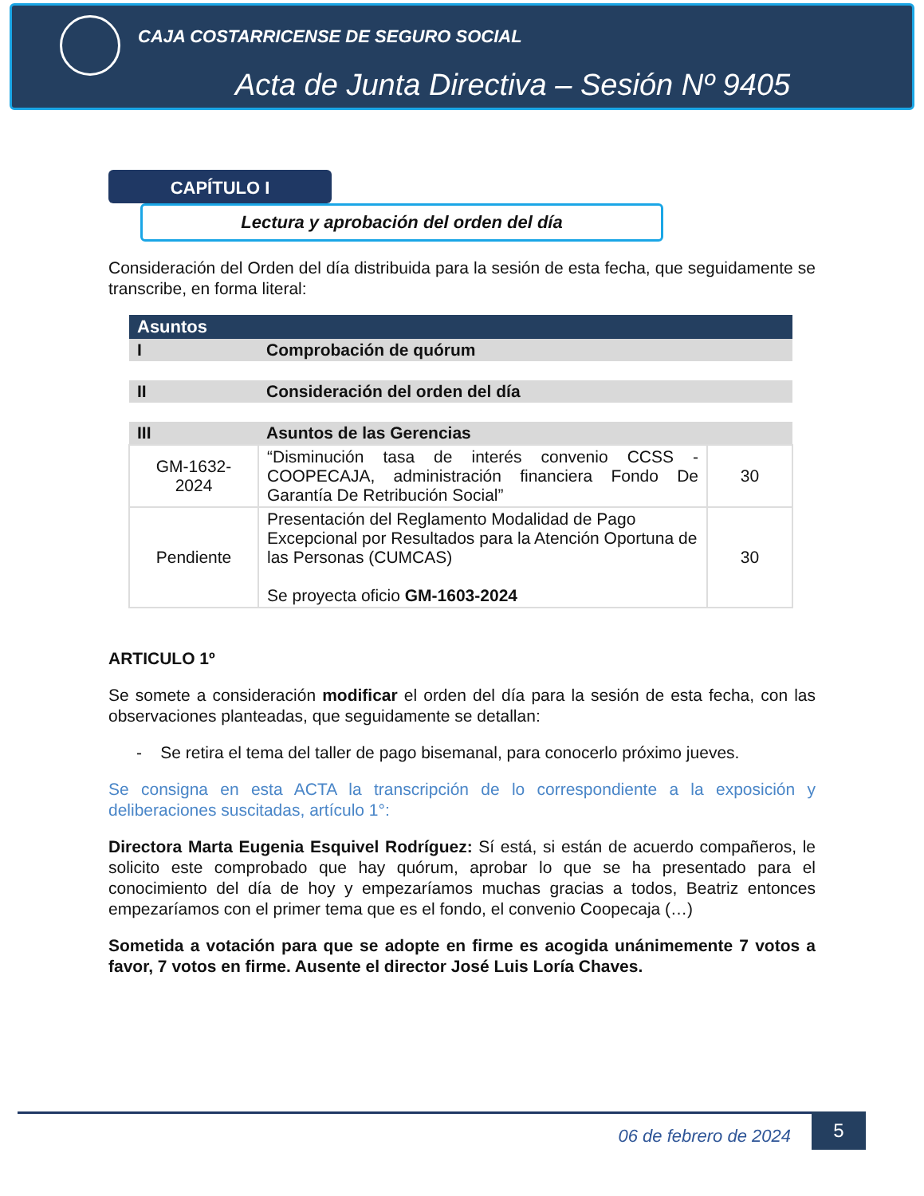CAJA COSTARRICENSE DE SEGURO SOCIAL
Acta de Junta Directiva – Sesión Nº 9405
CAPÍTULO I
Lectura y aprobación del orden del día
Consideración del Orden del día distribuida para la sesión de esta fecha, que seguidamente se transcribe, en forma literal:
| Asuntos | | |
| --- | --- | --- |
| I | Comprobación de quórum | |
| II | Consideración del orden del día | |
| III | Asuntos de las Gerencias | |
| GM-1632-2024 | “Disminución tasa de interés convenio CCSS - COOPECAJA, administración financiera Fondo De Garantía De Retribución Social” | 30 |
| Pendiente | Presentación del Reglamento Modalidad de Pago Excepcional por Resultados para la Atención Oportuna de las Personas (CUMCAS) Se proyecta oficio GM-1603-2024 | 30 |
ARTICULO 1º
Se somete a consideración modificar el orden del día para la sesión de esta fecha, con las observaciones planteadas, que seguidamente se detallan:
- Se retira el tema del taller de pago bisemanal, para conocerlo próximo jueves.
Se consigna en esta ACTA la transcripción de lo correspondiente a la exposición y deliberaciones suscitadas, artículo 1°:
Directora Marta Eugenia Esquivel Rodríguez: Sí está, si están de acuerdo compañeros, le solicito este comprobado que hay quórum, aprobar lo que se ha presentado para el conocimiento del día de hoy y empezaríamos muchas gracias a todos, Beatriz entonces empezaríamos con el primer tema que es el fondo, el convenio Coopecaja (…)
Sometida a votación para que se adopte en firme es acogida unánimemente 7 votos a favor, 7 votos en firme. Ausente el director José Luis Loría Chaves.
06 de febrero de 2024 5